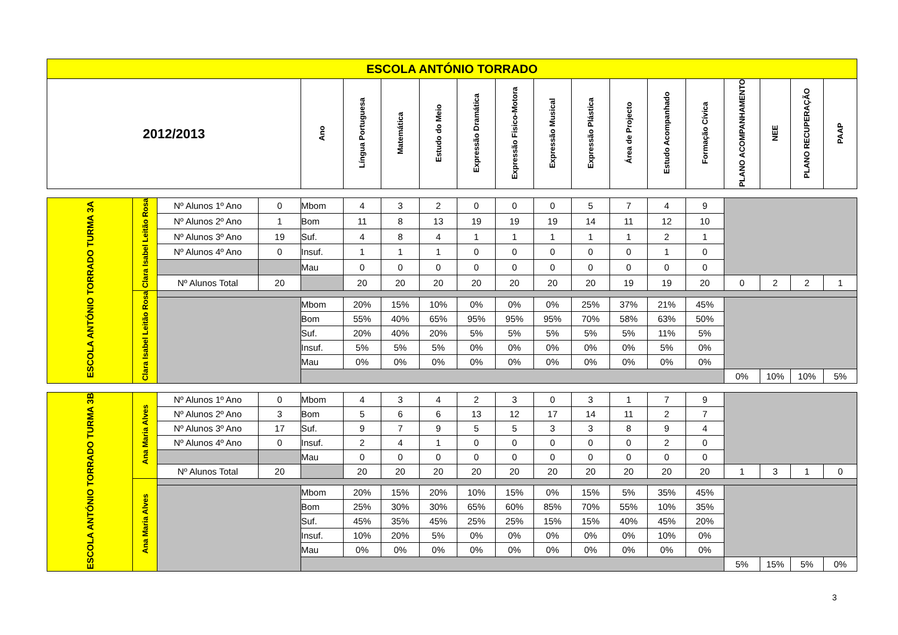| ESCOLA ANTÓNIO TORRADO | | | | | | | | | | | | | | | | | | |
| --- | --- | --- | --- | --- | --- | --- | --- | --- | --- | --- | --- | --- | --- | --- | --- | --- | --- | --- |
| 2012/2013 | | | | Ano | Língua Portuguesa | Matemática | Estudo do Meio | Expressão Dramática | Expressão Fisico-Motora | Expressão Musical | Expressão Plástica | Área de Projecto | Estudo Acompanhado | Formação Cívica | PLANO ACOMPANHAMENTO | NEE | PLANO RECUPERAÇÃO | PAAP |
| ESCOLA ANTÓNIO TORRADO TURMA 3A | Clara Isabel Leitão Rosa | Nº Alunos 1º Ano | 0 | Mbom | 4 | 3 | 2 | 0 | 0 | 0 | 5 | 7 | 4 | 9 | | | | |
| | | Nº Alunos 2º Ano | 1 | Bom | 11 | 8 | 13 | 19 | 19 | 19 | 14 | 11 | 12 | 10 | | | | |
| | | Nº Alunos 3º Ano | 19 | Suf. | 4 | 8 | 4 | 1 | 1 | 1 | 1 | 1 | 2 | 1 | | | | |
| | | Nº Alunos 4º Ano | 0 | Insuf. | 1 | 1 | 1 | 0 | 0 | 0 | 0 | 0 | 1 | 0 | | | | |
| | | | | Mau | 0 | 0 | 0 | 0 | 0 | 0 | 0 | 0 | 0 | 0 | | | | |
| | | Nº Alunos Total | 20 | | 20 | 20 | 20 | 20 | 20 | 20 | 20 | 19 | 19 | 20 | 0 | 2 | 2 | 1 |
| | Clara Isabel Leitão Rosa | | | | | | | | | | | | | | | | | |
| | | | | Mbom | 20% | 15% | 10% | 0% | 0% | 0% | 25% | 37% | 21% | 45% | | | | |
| | | | | Bom | 55% | 40% | 65% | 95% | 95% | 95% | 70% | 58% | 63% | 50% | | | | |
| | | | | Suf. | 20% | 40% | 20% | 5% | 5% | 5% | 5% | 5% | 11% | 5% | | | | |
| | | | | Insuf. | 5% | 5% | 5% | 0% | 0% | 0% | 0% | 0% | 5% | 0% | | | | |
| | | | | Mau | 0% | 0% | 0% | 0% | 0% | 0% | 0% | 0% | 0% | 0% | | | | |
| | | | | | | | | | | | | | | | 0% | 10% | 10% | 5% |
| ESCOLA ANTÓNIO TORRADO TURMA 3B | Ana Maria Alves | Nº Alunos 1º Ano | 0 | Mbom | 4 | 3 | 4 | 2 | 3 | 0 | 3 | 1 | 7 | 9 | | | | |
| | | Nº Alunos 2º Ano | 3 | Bom | 5 | 6 | 6 | 13 | 12 | 17 | 14 | 11 | 2 | 7 | | | | |
| | | Nº Alunos 3º Ano | 17 | Suf. | 9 | 7 | 9 | 5 | 5 | 3 | 3 | 8 | 9 | 4 | | | | |
| | | Nº Alunos 4º Ano | 0 | Insuf. | 2 | 4 | 1 | 0 | 0 | 0 | 0 | 0 | 2 | 0 | | | | |
| | | | | Mau | 0 | 0 | 0 | 0 | 0 | 0 | 0 | 0 | 0 | 0 | | | | |
| | | Nº Alunos Total | 20 | | 20 | 20 | 20 | 20 | 20 | 20 | 20 | 20 | 20 | 20 | 1 | 3 | 1 | 0 |
| | Ana Maria Alves | | | | | | | | | | | | | | | | | |
| | | | | Mbom | 20% | 15% | 20% | 10% | 15% | 0% | 15% | 5% | 35% | 45% | | | | |
| | | | | Bom | 25% | 30% | 30% | 65% | 60% | 85% | 70% | 55% | 10% | 35% | | | | |
| | | | | Suf. | 45% | 35% | 45% | 25% | 25% | 15% | 15% | 40% | 45% | 20% | | | | |
| | | | | Insuf. | 10% | 20% | 5% | 0% | 0% | 0% | 0% | 0% | 10% | 0% | | | | |
| | | | | Mau | 0% | 0% | 0% | 0% | 0% | 0% | 0% | 0% | 0% | 0% | | | | |
| | | | | | | | | | | | | | | | 5% | 15% | 5% | 0% |
3